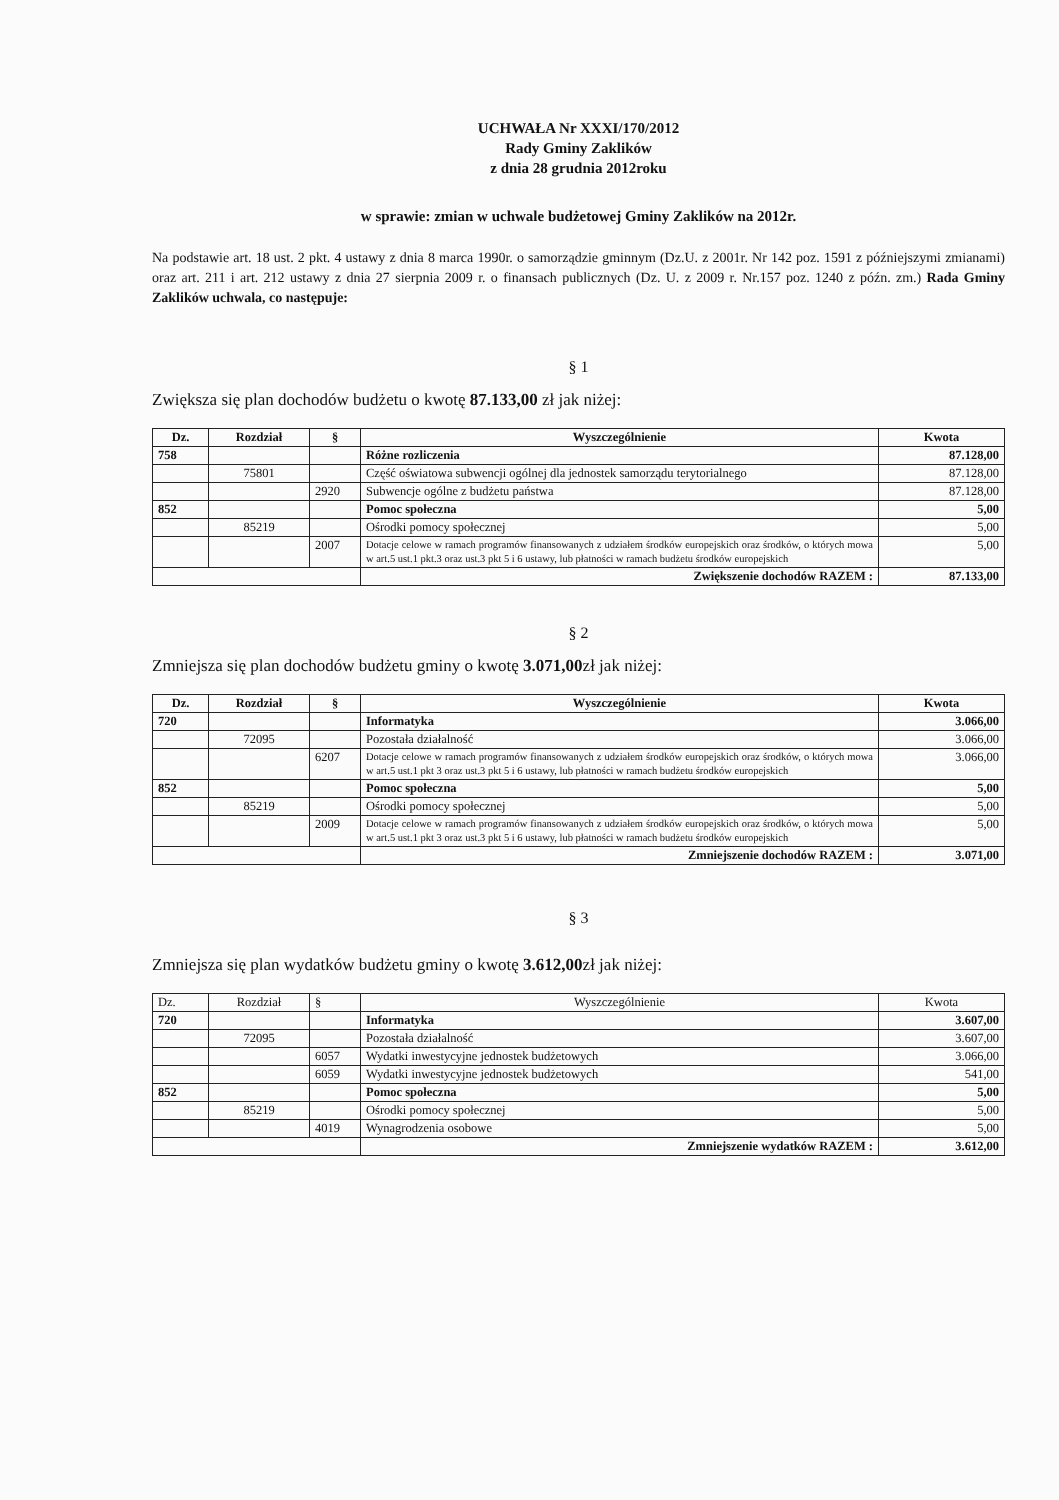UCHWAŁA Nr XXXI/170/2012
Rady Gminy Zaklików
z dnia 28 grudnia 2012roku
w sprawie: zmian w uchwale budżetowej Gminy Zaklików na 2012r.
Na podstawie art. 18 ust. 2 pkt. 4 ustawy z dnia 8 marca 1990r. o samorządzie gminnym (Dz.U. z 2001r. Nr 142 poz. 1591 z późniejszymi zmianami) oraz art. 211 i art. 212 ustawy z dnia 27 sierpnia 2009 r. o finansach publicznych (Dz. U. z 2009 r. Nr.157 poz. 1240 z późn. zm.) Rada Gminy Zaklików uchwala, co następuje:
§ 1
Zwiększa się plan dochodów budżetu o kwotę 87.133,00 zł jak niżej:
| Dz. | Rozdział | § | Wyszczególnienie | Kwota |
| --- | --- | --- | --- | --- |
| 758 | | | Różne rozliczenia | 87.128,00 |
| | 75801 | | Część oświatowa subwencji ogólnej dla jednostek samorządu terytorialnego | 87.128,00 |
| | | 2920 | Subwencje ogólne z budżetu państwa | 87.128,00 |
| 852 | | | Pomoc społeczna | 5,00 |
| | 85219 | | Ośrodki pomocy społecznej | 5,00 |
| | | 2007 | Dotacje celowe w ramach programów finansowanych z udziałem środków europejskich oraz środków, o których mowa w art.5 ust.1 pkt.3 oraz ust.3 pkt 5 i 6 ustawy, lub płatności w ramach budżetu środków europejskich | 5,00 |
| | | | Zwiększenie dochodów RAZEM : | 87.133,00 |
§ 2
Zmniejsza się plan dochodów budżetu gminy o kwotę 3.071,00zł jak niżej:
| Dz. | Rozdział | § | Wyszczególnienie | Kwota |
| --- | --- | --- | --- | --- |
| 720 | | | Informatyka | 3.066,00 |
| | 72095 | | Pozostała działalność | 3.066,00 |
| | | 6207 | Dotacje celowe w ramach programów finansowanych z udziałem środków europejskich oraz środków, o których mowa w art.5 ust.1 pkt 3 oraz ust.3 pkt 5 i 6 ustawy, lub płatności w ramach budżetu środków europejskich | 3.066,00 |
| 852 | | | Pomoc społeczna | 5,00 |
| | 85219 | | Ośrodki pomocy społecznej | 5,00 |
| | | 2009 | Dotacje celowe w ramach programów finansowanych z udziałem środków europejskich oraz środków, o których mowa w art.5 ust.1 pkt 3 oraz ust.3 pkt 5 i 6 ustawy, lub płatności w ramach budżetu środków europejskich | 5,00 |
| | | | Zmniejszenie dochodów RAZEM : | 3.071,00 |
§ 3
Zmniejsza się plan wydatków budżetu gminy o kwotę 3.612,00zł jak niżej:
| Dz. | Rozdział | § | Wyszczególnienie | Kwota |
| 720 | | | Informatyka | 3.607,00 |
| | 72095 | | Pozostała działalność | 3.607,00 |
| | | 6057 | Wydatki inwestycyjne jednostek budżetowych | 3.066,00 |
| | | 6059 | Wydatki inwestycyjne jednostek budżetowych | 541,00 |
| 852 | | | Pomoc społeczna | 5,00 |
| | 85219 | | Ośrodki pomocy społecznej | 5,00 |
| | | 4019 | Wynagrodzenia osobowe | 5,00 |
| | | | Zmniejszenie wydatków RAZEM : | 3.612,00 |